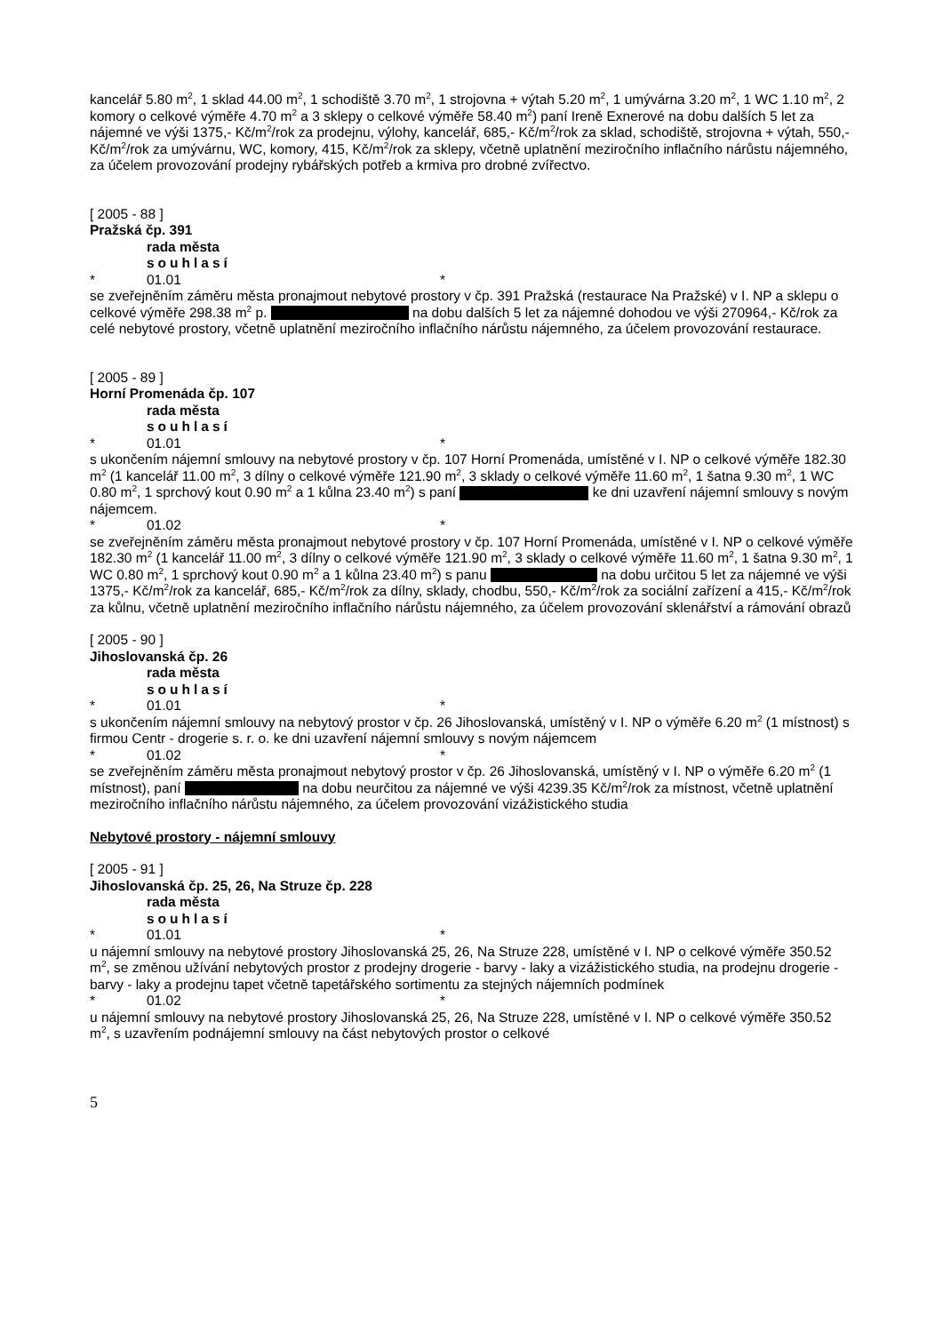kancelář 5.80 m<sup>2</sup>, 1 sklad 44.00 m<sup>2</sup>, 1 schodiště 3.70 m<sup>2</sup>, 1 strojovna + výtah 5.20 m<sup>2</sup>, 1 umývárna 3.20 m<sup>2</sup>, 1 WC 1.10 m<sup>2</sup>, 2 komory o celkové výměře 4.70 m<sup>2</sup> a 3 sklepy o celkové výměře 58.40 m<sup>2</sup>) paní Ireně Exnerové na dobu dalších 5 let za nájemné ve výši 1375,- Kč/m<sup>2</sup>/rok za prodejnu, výlohy, kancelář, 685,- Kč/m<sup>2</sup>/rok za sklad, schodiště, strojovna + výtah, 550,- Kč/m<sup>2</sup>/rok za umývárnu, WC, komory, 415, Kč/m<sup>2</sup>/rok za sklepy, včetně uplatnění meziročního inflačního nárůstu nájemného, za účelem provozování prodejny rybářských potřeb a krmiva pro drobné zvířectvo.
[ 2005 - 88 ]
Pražská čp. 391
rada města
souhlasí
* 01.01 *
se zveřejněním záměru města pronajmout nebytové prostory v čp. 391 Pražská (restaurace Na Pražské) v I. NP a sklepu o celkové výměře 298.38 m<sup>2</sup> p. na dobu dalších 5 let za nájemné dohodou ve výši 270964,- Kč/rok za celé nebytové prostory, včetně uplatnění meziročního inflačního nárůstu nájemného, za účelem provozování restaurace.
[ 2005 - 89 ]
Horní Promenáda čp. 107
rada města
souhlasí
* 01.01 *
s ukončením nájemní smlouvy na nebytové prostory v čp. 107 Horní Promenáda, umístěné v I. NP o celkové výměře 182.30 m<sup>2</sup> (1 kancelář 11.00 m<sup>2</sup>, 3 dílny o celkové výměře 121.90 m<sup>2</sup>, 3 sklady o celkové výměře 11.60 m<sup>2</sup>, 1 šatna 9.30 m<sup>2</sup>, 1 WC 0.80 m<sup>2</sup>, 1 sprchový kout 0.90 m<sup>2</sup> a 1 kůlna 23.40 m<sup>2</sup>) s paní ke dni uzavření nájemní smlouvy s novým nájemcem.
* 01.02 *
se zveřejněním záměru města pronajmout nebytové prostory v čp. 107 Horní Promenáda, umístěné v I. NP o celkové výměře 182.30 m<sup>2</sup> (1 kancelář 11.00 m<sup>2</sup>, 3 dílny o celkové výměře 121.90 m<sup>2</sup>, 3 sklady o celkové výměře 11.60 m<sup>2</sup>, 1 šatna 9.30 m<sup>2</sup>, 1 WC 0.80 m<sup>2</sup>, 1 sprchový kout 0.90 m<sup>2</sup> a 1 kůlna 23.40 m<sup>2</sup>) s panu na dobu určitou 5 let za nájemné ve výši 1375,- Kč/m<sup>2</sup>/rok za kancelář, 685,- Kč/m<sup>2</sup>/rok za dílny, sklady, chodbu, 550,- Kč/m<sup>2</sup>/rok za sociální zařízení a 415,- Kč/m<sup>2</sup>/rok za kůlnu, včetně uplatnění meziročního inflačního nárůstu nájemného, za účelem provozování sklenářství a rámování obrazů
[ 2005 - 90 ]
Jihoslovanská čp. 26
rada města
souhlasí
* 01.01 *
s ukončením nájemní smlouvy na nebytový prostor v čp. 26 Jihoslovanská, umístěný v I. NP o výměře 6.20 m<sup>2</sup> (1 místnost) s firmou Centr - drogerie s. r. o. ke dni uzavření nájemní smlouvy s novým nájemcem
* 01.02 *
se zveřejněním záměru města pronajmout nebytový prostor v čp. 26 Jihoslovanská, umístěný v I. NP o výměře 6.20 m<sup>2</sup> (1 místnost), paní na dobu neurčitou za nájemné ve výši 4239.35 Kč/m<sup>2</sup>/rok za místnost, včetně uplatnění meziročního inflačního nárůstu nájemného, za účelem provozování vizážistického studia
Nebytové prostory - nájemní smlouvy
[ 2005 - 91 ]
Jihoslovanská čp. 25, 26, Na Struze čp. 228
rada města
souhlasí
* 01.01 *
u nájemní smlouvy na nebytové prostory Jihoslovanská 25, 26, Na Struze 228, umístěné v I. NP o celkové výměře 350.52 m<sup>2</sup>, se změnou užívání nebytových prostor z prodejny drogerie - barvy - laky a vizážistického studia, na prodejnu drogerie - barvy - laky a prodejnu tapet včetně tapetářského sortimentu za stejných nájemních podmínek
* 01.02 *
u nájemní smlouvy na nebytové prostory Jihoslovanská 25, 26, Na Struze 228, umístěné v I. NP o celkové výměře 350.52 m<sup>2</sup>, s uzavřením podnájemní smlouvy na část nebytových prostor o celkové
5